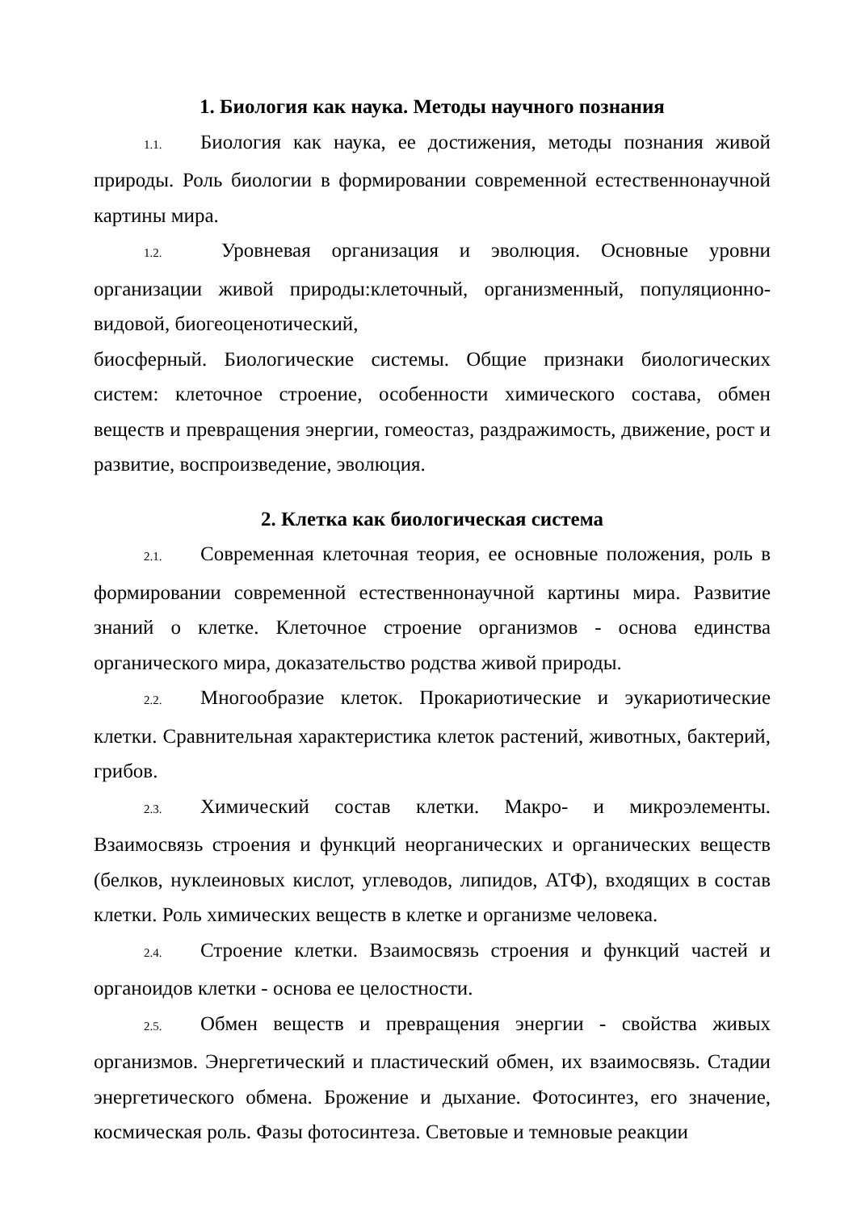1. Биология как наука. Методы научного познания
1.1. Биология как наука, ее достижения, методы познания живой природы. Роль биологии в формировании современной естественнонаучной картины мира.
1.2. Уровневая организация и эволюция. Основные уровни организации живой природы:клеточный, организменный, популяционно-видовой, биогеоценотический,
биосферный. Биологические системы. Общие признаки биологических систем: клеточное строение, особенности химического состава, обмен веществ и превращения энергии, гомеостаз, раздражимость, движение, рост и развитие, воспроизведение, эволюция.
2. Клетка как биологическая система
2.1. Современная клеточная теория, ее основные положения, роль в формировании современной естественнонаучной картины мира. Развитие знаний о клетке. Клеточное строение организмов - основа единства органического мира, доказательство родства живой природы.
2.2. Многообразие клеток. Прокариотические и эукариотические клетки. Сравнительная характеристика клеток растений, животных, бактерий, грибов.
2.3. Химический состав клетки. Макро- и микроэлементы. Взаимосвязь строения и функций неорганических и органических веществ (белков, нуклеиновых кислот, углеводов, липидов, АТФ), входящих в состав клетки. Роль химических веществ в клетке и организме человека.
2.4. Строение клетки. Взаимосвязь строения и функций частей и органоидов клетки - основа ее целостности.
2.5. Обмен веществ и превращения энергии - свойства живых организмов. Энергетический и пластический обмен, их взаимосвязь. Стадии энергетического обмена. Брожение и дыхание. Фотосинтез, его значение, космическая роль. Фазы фотосинтеза. Световые и темновые реакции